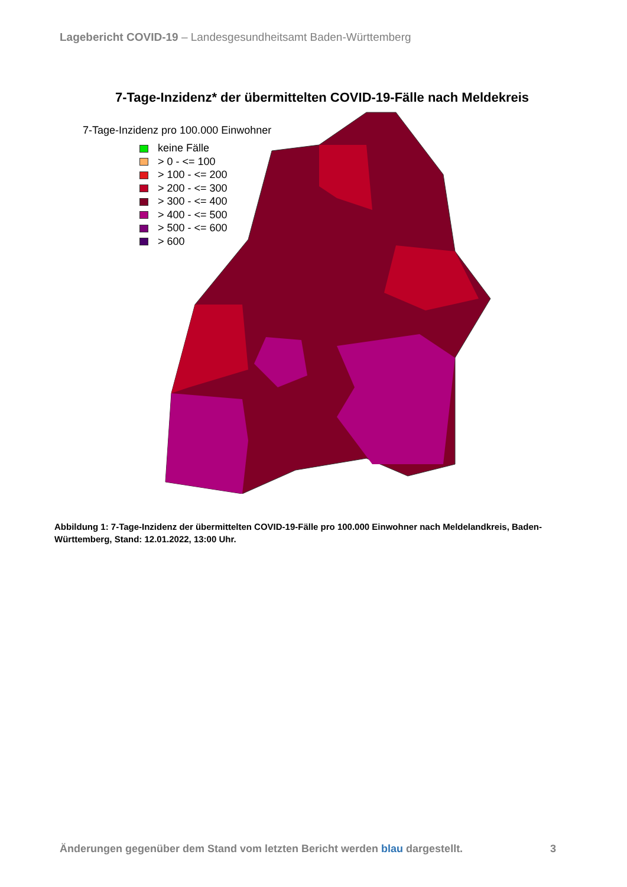Lagebericht COVID-19 – Landesgesundheitsamt Baden-Württemberg
7-Tage-Inzidenz* der übermittelten COVID-19-Fälle nach Meldekreis
7-Tage-Inzidenz pro 100.000 Einwohner
keine Fälle
> 0 - <= 100
> 100 - <= 200
> 200 - <= 300
> 300 - <= 400
> 400 - <= 500
> 500 - <= 600
> 600
Abbildung 1: 7-Tage-Inzidenz der übermittelten COVID-19-Fälle pro 100.000 Einwohner nach Meldelandkreis, Baden-Württemberg, Stand: 12.01.2022, 13:00 Uhr.
Änderungen gegenüber dem Stand vom letzten Bericht werden blau dargestellt. 3